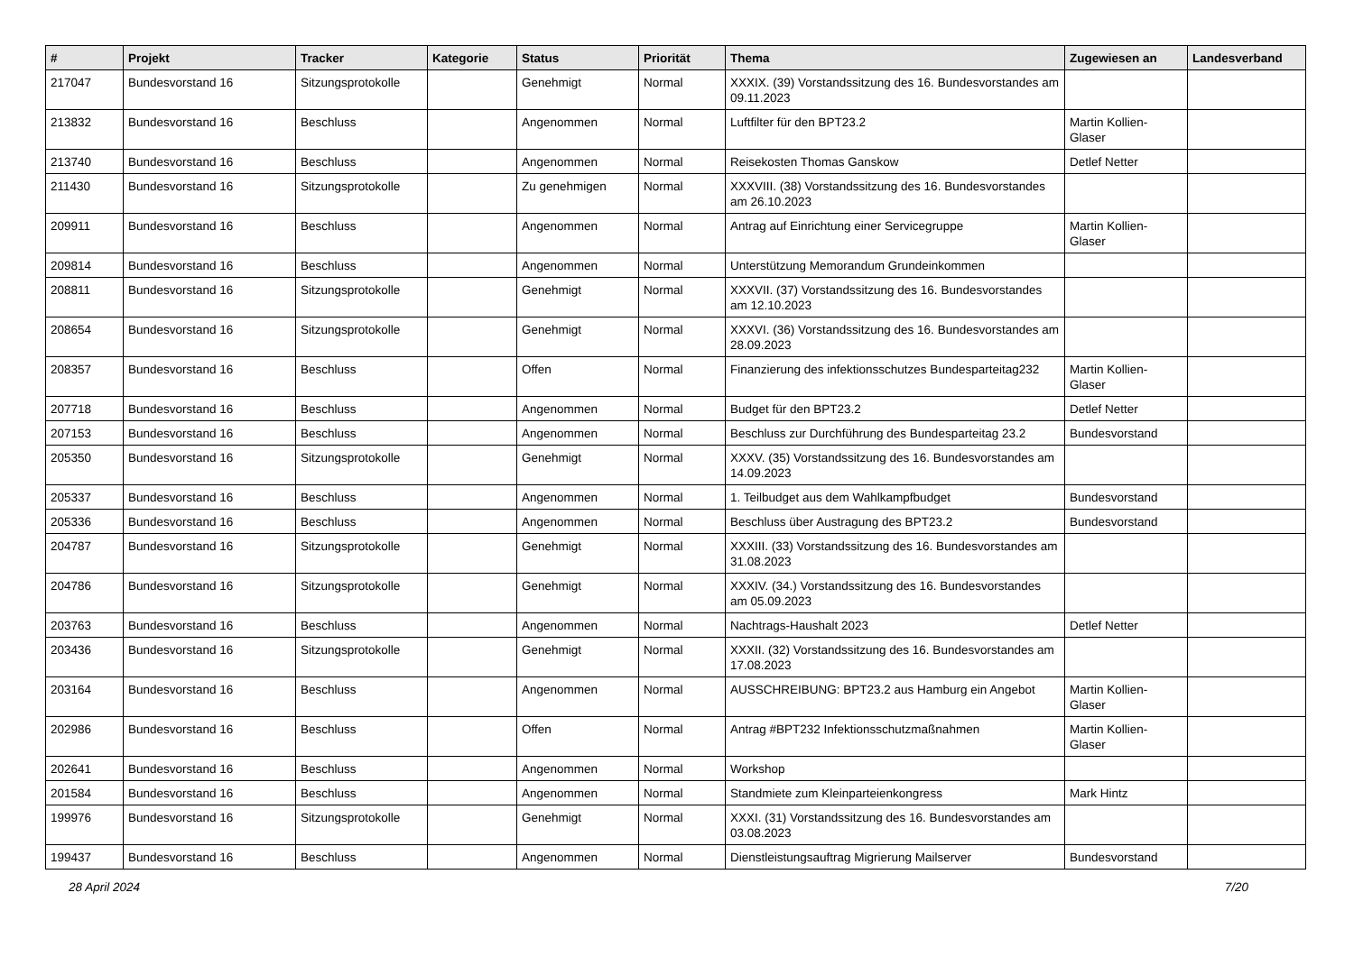| # | Projekt | Tracker | Kategorie | Status | Priorität | Thema | Zugewiesen an | Landesverband |
| --- | --- | --- | --- | --- | --- | --- | --- | --- |
| 217047 | Bundesvorstand 16 | Sitzungsprotokolle | | Genehmigt | Normal | XXXIX. (39) Vorstandssitzung des 16. Bundesvorstandes am 09.11.2023 | | |
| 213832 | Bundesvorstand 16 | Beschluss | | Angenommen | Normal | Luftfilter für den BPT23.2 | Martin Kollien-Glaser | |
| 213740 | Bundesvorstand 16 | Beschluss | | Angenommen | Normal | Reisekosten Thomas Ganskow | Detlef Netter | |
| 211430 | Bundesvorstand 16 | Sitzungsprotokolle | | Zu genehmigen | Normal | XXXVIII. (38) Vorstandssitzung des 16. Bundesvorstandes am 26.10.2023 | | |
| 209911 | Bundesvorstand 16 | Beschluss | | Angenommen | Normal | Antrag auf Einrichtung einer Servicegruppe | Martin Kollien-Glaser | |
| 209814 | Bundesvorstand 16 | Beschluss | | Angenommen | Normal | Unterstützung Memorandum Grundeinkommen | | |
| 208811 | Bundesvorstand 16 | Sitzungsprotokolle | | Genehmigt | Normal | XXXVII. (37) Vorstandssitzung des 16. Bundesvorstandes am 12.10.2023 | | |
| 208654 | Bundesvorstand 16 | Sitzungsprotokolle | | Genehmigt | Normal | XXXVI. (36) Vorstandssitzung des 16. Bundesvorstandes am 28.09.2023 | | |
| 208357 | Bundesvorstand 16 | Beschluss | | Offen | Normal | Finanzierung des infektionsschutzes Bundesparteitag232 | Martin Kollien-Glaser | |
| 207718 | Bundesvorstand 16 | Beschluss | | Angenommen | Normal | Budget für den BPT23.2 | Detlef Netter | |
| 207153 | Bundesvorstand 16 | Beschluss | | Angenommen | Normal | Beschluss zur Durchführung des Bundesparteitag 23.2 | Bundesvorstand | |
| 205350 | Bundesvorstand 16 | Sitzungsprotokolle | | Genehmigt | Normal | XXXV. (35) Vorstandssitzung des 16. Bundesvorstandes am 14.09.2023 | | |
| 205337 | Bundesvorstand 16 | Beschluss | | Angenommen | Normal | 1. Teilbudget aus dem Wahlkampfbudget | Bundesvorstand | |
| 205336 | Bundesvorstand 16 | Beschluss | | Angenommen | Normal | Beschluss über Austragung des BPT23.2 | Bundesvorstand | |
| 204787 | Bundesvorstand 16 | Sitzungsprotokolle | | Genehmigt | Normal | XXXIII. (33) Vorstandssitzung des 16. Bundesvorstandes am 31.08.2023 | | |
| 204786 | Bundesvorstand 16 | Sitzungsprotokolle | | Genehmigt | Normal | XXXIV. (34.) Vorstandssitzung des 16. Bundesvorstandes am 05.09.2023 | | |
| 203763 | Bundesvorstand 16 | Beschluss | | Angenommen | Normal | Nachtrags-Haushalt 2023 | Detlef Netter | |
| 203436 | Bundesvorstand 16 | Sitzungsprotokolle | | Genehmigt | Normal | XXXII. (32) Vorstandssitzung des 16. Bundesvorstandes am 17.08.2023 | | |
| 203164 | Bundesvorstand 16 | Beschluss | | Angenommen | Normal | AUSSCHREIBUNG: BPT23.2 aus Hamburg ein Angebot | Martin Kollien-Glaser | |
| 202986 | Bundesvorstand 16 | Beschluss | | Offen | Normal | Antrag #BPT232 Infektionsschutzmaßnahmen | Martin Kollien-Glaser | |
| 202641 | Bundesvorstand 16 | Beschluss | | Angenommen | Normal | Workshop | | |
| 201584 | Bundesvorstand 16 | Beschluss | | Angenommen | Normal | Standmiete zum Kleinparteienkongress | Mark Hintz | |
| 199976 | Bundesvorstand 16 | Sitzungsprotokolle | | Genehmigt | Normal | XXXI. (31) Vorstandssitzung des 16. Bundesvorstandes am 03.08.2023 | | |
| 199437 | Bundesvorstand 16 | Beschluss | | Angenommen | Normal | Dienstleistungsauftrag Migrierung Mailserver | Bundesvorstand | |
28 April 2024 7/20